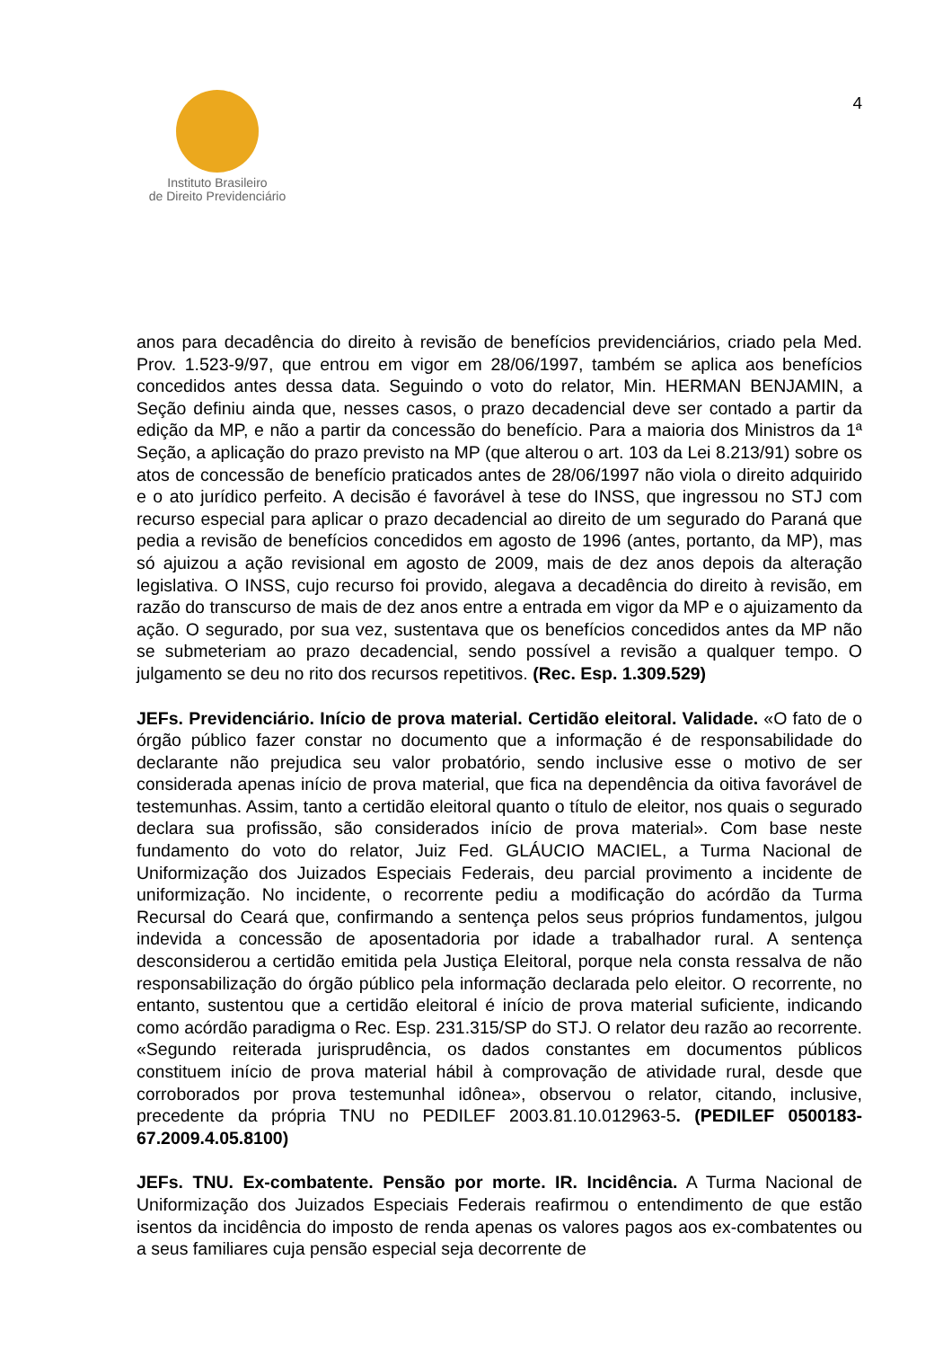Instituto Brasileiro
de Direito Previdenciário
4
anos para decadência do direito à revisão de benefícios previdenciários, criado pela Med. Prov. 1.523-9/97, que entrou em vigor em 28/06/1997, também se aplica aos benefícios concedidos antes dessa data. Seguindo o voto do relator, Min. HERMAN BENJAMIN, a Seção definiu ainda que, nesses casos, o prazo decadencial deve ser contado a partir da edição da MP, e não a partir da concessão do benefício. Para a maioria dos Ministros da 1ª Seção, a aplicação do prazo previsto na MP (que alterou o art. 103 da Lei 8.213/91) sobre os atos de concessão de benefício praticados antes de 28/06/1997 não viola o direito adquirido e o ato jurídico perfeito. A decisão é favorável à tese do INSS, que ingressou no STJ com recurso especial para aplicar o prazo decadencial ao direito de um segurado do Paraná que pedia a revisão de benefícios concedidos em agosto de 1996 (antes, portanto, da MP), mas só ajuizou a ação revisional em agosto de 2009, mais de dez anos depois da alteração legislativa. O INSS, cujo recurso foi provido, alegava a decadência do direito à revisão, em razão do transcurso de mais de dez anos entre a entrada em vigor da MP e o ajuizamento da ação. O segurado, por sua vez, sustentava que os benefícios concedidos antes da MP não se submeteriam ao prazo decadencial, sendo possível a revisão a qualquer tempo. O julgamento se deu no rito dos recursos repetitivos. (Rec. Esp. 1.309.529)
JEFs. Previdenciário. Início de prova material. Certidão eleitoral. Validade. «O fato de o órgão público fazer constar no documento que a informação é de responsabilidade do declarante não prejudica seu valor probatório, sendo inclusive esse o motivo de ser considerada apenas início de prova material, que fica na dependência da oitiva favorável de testemunhas. Assim, tanto a certidão eleitoral quanto o título de eleitor, nos quais o segurado declara sua profissão, são considerados início de prova material». Com base neste fundamento do voto do relator, Juiz Fed. GLÁUCIO MACIEL, a Turma Nacional de Uniformização dos Juizados Especiais Federais, deu parcial provimento a incidente de uniformização. No incidente, o recorrente pediu a modificação do acórdão da Turma Recursal do Ceará que, confirmando a sentença pelos seus próprios fundamentos, julgou indevida a concessão de aposentadoria por idade a trabalhador rural. A sentença desconsiderou a certidão emitida pela Justiça Eleitoral, porque nela consta ressalva de não responsabilização do órgão público pela informação declarada pelo eleitor. O recorrente, no entanto, sustentou que a certidão eleitoral é início de prova material suficiente, indicando como acórdão paradigma o Rec. Esp. 231.315/SP do STJ. O relator deu razão ao recorrente. «Segundo reiterada jurisprudência, os dados constantes em documentos públicos constituem início de prova material hábil à comprovação de atividade rural, desde que corroborados por prova testemunhal idônea», observou o relator, citando, inclusive, precedente da própria TNU no PEDILEF 2003.81.10.012963-5. (PEDILEF 0500183-67.2009.4.05.8100)
JEFs. TNU. Ex-combatente. Pensão por morte. IR. Incidência. A Turma Nacional de Uniformização dos Juizados Especiais Federais reafirmou o entendimento de que estão isentos da incidência do imposto de renda apenas os valores pagos aos ex-combatentes ou a seus familiares cuja pensão especial seja decorrente de